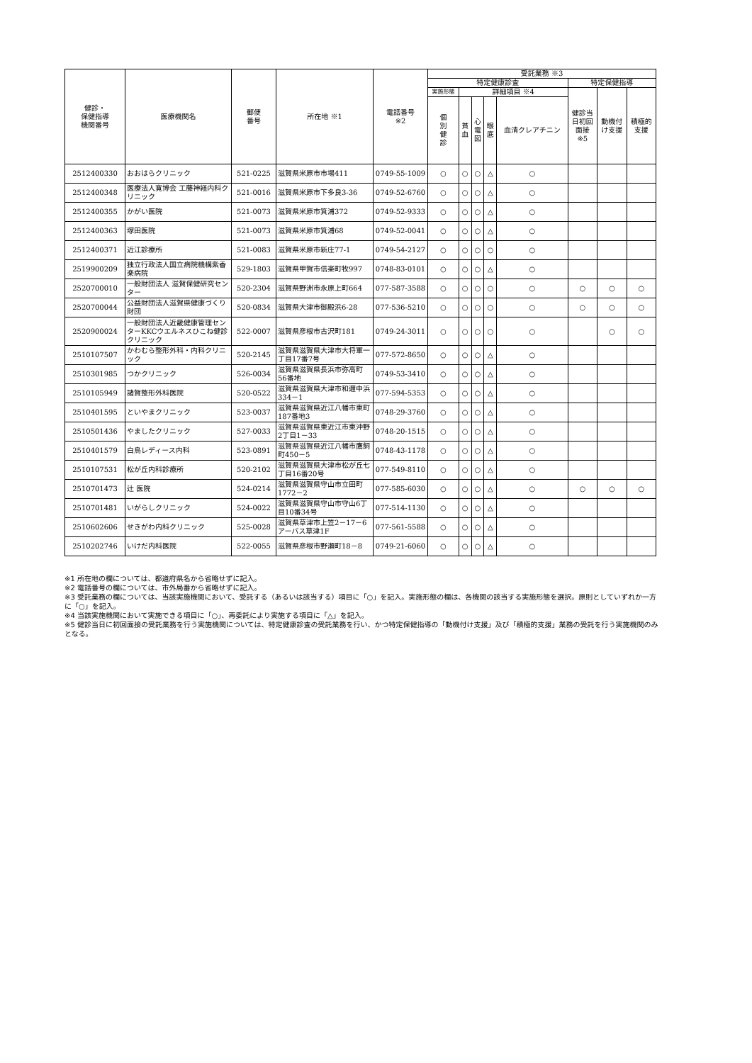| 健診・ 保健指導 機関番号 | 医療機関名 | 郵便 番号 | 所在地 ※1 | 電話番号 ※2 | 受託業務 ※3 | | | | | | | |
| --- | --- | --- | --- | --- | --- | --- | --- | --- | --- | --- | --- | --- |
| | | | | | 特定健康診査 | | | | | 特定保健指導 | | |
| | | | | | 実施形態 | 詳細項目 ※4 | | | | 健診当 日初回 面接 ※5 | 動機付 け支援 | 積極的 支援 |
| | | | | | 個 別 健 診 | 貧 血 | 心 電 図 | 眼 底 | 血清クレアチニン | | | |
| 2512400330 | おおはらクリニック | 521-0225 | 滋賀県米原市市場411 | 0749-55-1009 | ○ | ○ | ○ | △ | ○ | | | |
| 2512400348 | 医療法人寛博会 工藤神経内科クリニック | 521-0016 | 滋賀県米原市下多良3-36 | 0749-52-6760 | ○ | ○ | ○ | △ | ○ | | | |
| 2512400355 | かがい医院 | 521-0073 | 滋賀県米原市箕浦372 | 0749-52-9333 | ○ | ○ | ○ | △ | ○ | | | |
| 2512400363 | 塚田医院 | 521-0073 | 滋賀県米原市箕浦68 | 0749-52-0041 | ○ | ○ | ○ | △ | ○ | | | |
| 2512400371 | 近江診療所 | 521-0083 | 滋賀県米原市新庄77-1 | 0749-54-2127 | ○ | ○ | ○ | ○ | ○ | | | |
| 2519900209 | 独立行政法人国立病院機構紫香楽病院 | 529-1803 | 滋賀県甲賀市信楽町牧997 | 0748-83-0101 | ○ | ○ | ○ | △ | ○ | | | |
| 2520700010 | 一般財団法人 滋賀保健研究センター | 520-2304 | 滋賀県野洲市永原上町664 | 077-587-3588 | ○ | ○ | ○ | ○ | ○ | ○ | ○ | ○ |
| 2520700044 | 公益財団法人滋賀県健康づくり財団 | 520-0834 | 滋賀県大津市御殿浜6-28 | 077-536-5210 | ○ | ○ | ○ | ○ | ○ | ○ | ○ | ○ |
| 2520900024 | 一般財団法人近畿健康管理センターKKCウエルネスひこね健診クリニック | 522-0007 | 滋賀県彦根市古沢町181 | 0749-24-3011 | ○ | ○ | ○ | ○ | ○ | | ○ | ○ |
| 2510107507 | かわむら整形外科・内科クリニック | 520-2145 | 滋賀県滋賀県大津市大将軍一丁目17番7号 | 077-572-8650 | ○ | ○ | ○ | △ | ○ | | | |
| 2510301985 | つかクリニック | 526-0034 | 滋賀県滋賀県長浜市弥高町56番地 | 0749-53-3410 | ○ | ○ | ○ | △ | ○ | | | |
| 2510105949 | 諸賀整形外科医院 | 520-0522 | 滋賀県滋賀県大津市和邇中浜334－1 | 077-594-5353 | ○ | ○ | ○ | △ | ○ | | | |
| 2510401595 | といやまクリニック | 523-0037 | 滋賀県滋賀県近江八幡市東町187番地3 | 0748-29-3760 | ○ | ○ | ○ | △ | ○ | | | |
| 2510501436 | やましたクリニック | 527-0033 | 滋賀県滋賀県東近江市東沖野2丁目1－33 | 0748-20-1515 | ○ | ○ | ○ | △ | ○ | | | |
| 2510401579 | 白鳥レディース内科 | 523-0891 | 滋賀県滋賀県近江八幡市鷹飼町450－5 | 0748-43-1178 | ○ | ○ | ○ | △ | ○ | | | |
| 2510107531 | 松が丘内科診療所 | 520-2102 | 滋賀県滋賀県大津市松が丘七丁目16番20号 | 077-549-8110 | ○ | ○ | ○ | △ | ○ | | | |
| 2510701473 | 辻 医院 | 524-0214 | 滋賀県滋賀県守山市立田町1772－2 | 077-585-6030 | ○ | ○ | ○ | △ | ○ | ○ | ○ | ○ |
| 2510701481 | いがらしクリニック | 524-0022 | 滋賀県滋賀県守山市守山6丁目10番34号 | 077-514-1130 | ○ | ○ | ○ | △ | ○ | | | |
| 2510602606 | せきがわ内科クリニック | 525-0028 | 滋賀県草津市上笠2－17－6アーバス草津1F | 077-561-5588 | ○ | ○ | ○ | △ | ○ | | | |
| 2510202746 | いけだ内科医院 | 522-0055 | 滋賀県彦根市野瀬町18－8 | 0749-21-6060 | ○ | ○ | ○ | △ | ○ | | | |
※1 所在地の欄については、都道府県名から省略せずに記入。
※2 電話番号の欄については、市外局番から省略せずに記入。
※3 受託業務の欄については、当該実施機関において、受託する（あるいは該当する）項目に「○」を記入。実施形態の欄は、各機関の該当する実施形態を選択。原則としていずれか一方に「○」を記入。
※4 当該実施機関において実施できる項目に「○」、再委託により実施する項目に「△」を記入。
※5 健診当日に初回面接の受託業務を行う実施機関については、特定健康診査の受託業務を行い、かつ特定保健指導の「動機付け支援」及び「積極的支援」業務の受託を行う実施機関のみとなる。